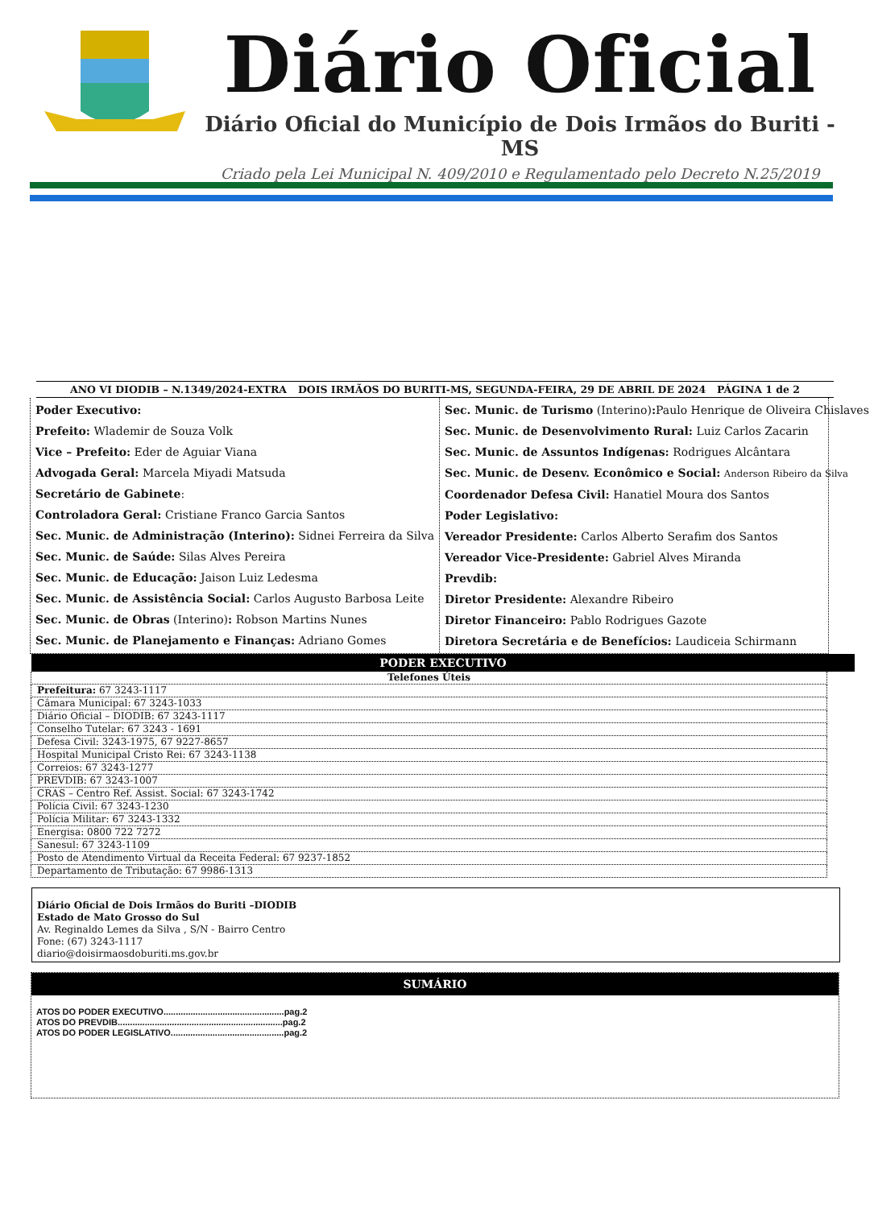Diário Oficial
Diário Oficial do Município de Dois Irmãos do Buriti - MS
Criado pela Lei Municipal N. 409/2010 e Regulamentado pelo Decreto N.25/2019
ANO VI DIODIB – N.1349/2024-EXTRA DOIS IRMÃOS DO BURITI-MS, SEGUNDA-FEIRA, 29 DE ABRIL DE 2024 PÁGINA 1 de 2
Poder Executivo:
Prefeito: Wlademir de Souza Volk
Vice – Prefeito: Eder de Aguiar Viana
Advogada Geral: Marcela Miyadi Matsuda
Secretário de Gabinete:
Controladora Geral: Cristiane Franco Garcia Santos
Sec. Munic. de Administração (Interino): Sidnei Ferreira da Silva
Sec. Munic. de Saúde: Silas Alves Pereira
Sec. Munic. de Educação: Jaison Luiz Ledesma
Sec. Munic. de Assistência Social: Carlos Augusto Barbosa Leite
Sec. Munic. de Obras (Interino): Robson Martins Nunes
Sec. Munic. de Planejamento e Finanças: Adriano Gomes
Sec. Munic. de Turismo (Interino): Paulo Henrique de Oliveira Chislaves
Sec. Munic. de Desenvolvimento Rural: Luiz Carlos Zacarin
Sec. Munic. de Assuntos Indígenas: Rodrigues Alcântara
Sec. Munic. de Desenv. Econômico e Social: Anderson Ribeiro da Silva
Coordenador Defesa Civil: Hanatiel Moura dos Santos
Poder Legislativo:
Vereador Presidente: Carlos Alberto Serafim dos Santos
Vereador Vice-Presidente: Gabriel Alves Miranda
Prevdib:
Diretor Presidente: Alexandre Ribeiro
Diretor Financeiro: Pablo Rodrigues Gazote
Diretora Secretária e de Benefícios: Laudiceia Schirmann
PODER EXECUTIVO
| Telefones Úteis |
| Prefeitura: 67 3243-1117 |
| Câmara Municipal: 67 3243-1033 |
| Diário Oficial – DIODIB: 67 3243-1117 |
| Conselho Tutelar: 67 3243 - 1691 |
| Defesa Civil: 3243-1975, 67 9227-8657 |
| Hospital Municipal Cristo Rei: 67 3243-1138 |
| Correios: 67 3243-1277 |
| PREVDIB: 67 3243-1007 |
| CRAS – Centro Ref. Assist. Social: 67 3243-1742 |
| Polícia Civil: 67 3243-1230 |
| Polícia Militar: 67 3243-1332 |
| Energisa: 0800 722 7272 |
| Sanesul: 67 3243-1109 |
| Posto de Atendimento Virtual da Receita Federal: 67 9237-1852 |
| Departamento de Tributação: 67 9986-1313 |
Diário Oficial de Dois Irmãos do Buriti –DIODIB
Estado de Mato Grosso do Sul
Av. Reginaldo Lemes da Silva , S/N - Bairro Centro
Fone: (67) 3243-1117
diario@doisirmaosdoburiti.ms.gov.br
SUMÁRIO
ATOS DO PODER EXECUTIVO.................................................pag.2
ATOS DO PREVDIB...................................................................pag.2
ATOS DO PODER LEGISLATIVO..............................................pag.2